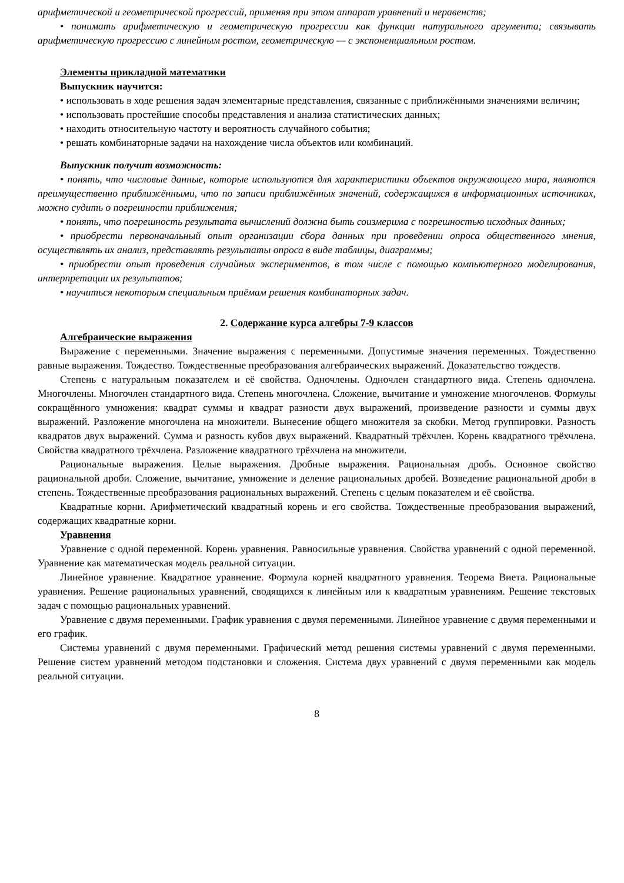арифметической и геометрической прогрессий, применяя при этом аппарат уравнений и неравенств;
• понимать арифметическую и геометрическую прогрессии как функции натурального аргумента; связывать арифметическую прогрессию с линейным ростом, геометрическую — с экспоненциальным ростом.
Элементы прикладной математики
Выпускник научится:
• использовать в ходе решения задач элементарные представления, связанные с приближёнными значениями величин;
• использовать простейшие способы представления и анализа статистических данных;
• находить относительную частоту и вероятность случайного события;
• решать комбинаторные задачи на нахождение числа объектов или комбинаций.
Выпускник получит возможность:
• понять, что числовые данные, которые используются для характеристики объектов окружающего мира, являются преимущественно приближёнными, что по записи приближённых значений, содержащихся в информационных источниках, можно судить о погрешности приближения;
• понять, что погрешность результата вычислений должна быть соизмерима с погрешностью исходных данных;
• приобрести первоначальный опыт организации сбора данных при проведении опроса общественного мнения, осуществлять их анализ, представлять результаты опроса в виде таблицы, диаграммы;
• приобрести опыт проведения случайных экспериментов, в том числе с помощью компьютерного моделирования, интерпретации их результатов;
• научиться некоторым специальным приёмам решения комбинаторных задач.
2. Содержание курса алгебры 7-9 классов
Алгебраические выражения
Выражение с переменными. Значение выражения с переменными. Допустимые значения переменных. Тождественно равные выражения. Тождество. Тождественные преобразования алгебраических выражений. Доказательство тождеств.
Степень с натуральным показателем и её свойства. Одночлены. Одночлен стандартного вида. Степень одночлена. Многочлены. Многочлен стандартного вида. Степень многочлена. Сложение, вычитание и умножение многочленов. Формулы сокращённого умножения: квадрат суммы и квадрат разности двух выражений, произведение разности и суммы двух выражений. Разложение многочлена на множители. Вынесение общего множителя за скобки. Метод группировки. Разность квадратов двух выражений. Сумма и разность кубов двух выражений. Квадратный трёхчлен. Корень квадратного трёхчлена. Свойства квадратного трёхчлена. Разложение квадратного трёхчлена на множители.
Рациональные выражения. Целые выражения. Дробные выражения. Рациональная дробь. Основное свойство рациональной дроби. Сложение, вычитание, умножение и деление рациональных дробей. Возведение рациональной дроби в степень. Тождественные преобразования рациональных выражений. Степень с целым показателем и её свойства.
Квадратные корни. Арифметический квадратный корень и его свойства. Тождественные преобразования выражений, содержащих квадратные корни.
Уравнения
Уравнение с одной переменной. Корень уравнения. Равносильные уравнения. Свойства уравнений с одной переменной. Уравнение как математическая модель реальной ситуации.
Линейное уравнение. Квадратное уравнение. Формула корней квадратного уравнения. Теорема Виета. Рациональные уравнения. Решение рациональных уравнений, сводящихся к линейным или к квадратным уравнениям. Решение текстовых задач с помощью рациональных уравнений.
Уравнение с двумя переменными. График уравнения с двумя переменными. Линейное уравнение с двумя переменными и его график.
Системы уравнений с двумя переменными. Графический метод решения системы уравнений с двумя переменными. Решение систем уравнений методом подстановки и сложения. Система двух уравнений с двумя переменными как модель реальной ситуации.
8